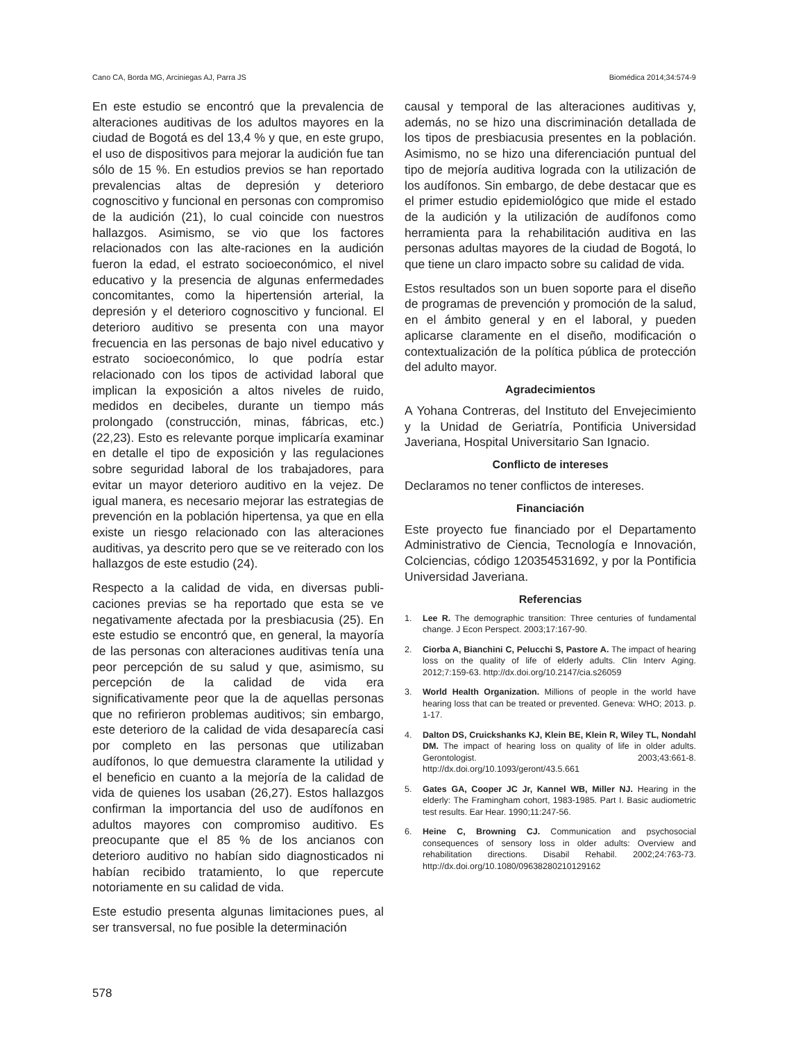Cano CA, Borda MG, Arciniegas AJ, Parra JS Biomédica 2014;34:574-9
En este estudio se encontró que la prevalencia de alteraciones auditivas de los adultos mayores en la ciudad de Bogotá es del 13,4 % y que, en este grupo, el uso de dispositivos para mejorar la audición fue tan sólo de 15 %. En estudios previos se han reportado prevalencias altas de depresión y deterioro cognoscitivo y funcional en personas con compromiso de la audición (21), lo cual coincide con nuestros hallazgos. Asimismo, se vio que los factores relacionados con las alte-raciones en la audición fueron la edad, el estrato socioeconómico, el nivel educativo y la presencia de algunas enfermedades concomitantes, como la hipertensión arterial, la depresión y el deterioro cognoscitivo y funcional. El deterioro auditivo se presenta con una mayor frecuencia en las personas de bajo nivel educativo y estrato socioeconómico, lo que podría estar relacionado con los tipos de actividad laboral que implican la exposición a altos niveles de ruido, medidos en decibeles, durante un tiempo más prolongado (construcción, minas, fábricas, etc.) (22,23). Esto es relevante porque implicaría examinar en detalle el tipo de exposición y las regulaciones sobre seguridad laboral de los trabajadores, para evitar un mayor deterioro auditivo en la vejez. De igual manera, es necesario mejorar las estrategias de prevención en la población hipertensa, ya que en ella existe un riesgo relacionado con las alteraciones auditivas, ya descrito pero que se ve reiterado con los hallazgos de este estudio (24).
Respecto a la calidad de vida, en diversas publi-caciones previas se ha reportado que esta se ve negativamente afectada por la presbiacusia (25). En este estudio se encontró que, en general, la mayoría de las personas con alteraciones auditivas tenía una peor percepción de su salud y que, asimismo, su percepción de la calidad de vida era significativamente peor que la de aquellas personas que no refirieron problemas auditivos; sin embargo, este deterioro de la calidad de vida desaparecía casi por completo en las personas que utilizaban audífonos, lo que demuestra claramente la utilidad y el beneficio en cuanto a la mejoría de la calidad de vida de quienes los usaban (26,27). Estos hallazgos confirman la importancia del uso de audífonos en adultos mayores con compromiso auditivo. Es preocupante que el 85 % de los ancianos con deterioro auditivo no habían sido diagnosticados ni habían recibido tratamiento, lo que repercute notoriamente en su calidad de vida.
Este estudio presenta algunas limitaciones pues, al ser transversal, no fue posible la determinación
causal y temporal de las alteraciones auditivas y, además, no se hizo una discriminación detallada de los tipos de presbiacusia presentes en la población. Asimismo, no se hizo una diferenciación puntual del tipo de mejoría auditiva lograda con la utilización de los audífonos. Sin embargo, de debe destacar que es el primer estudio epidemiológico que mide el estado de la audición y la utilización de audífonos como herramienta para la rehabilitación auditiva en las personas adultas mayores de la ciudad de Bogotá, lo que tiene un claro impacto sobre su calidad de vida.
Estos resultados son un buen soporte para el diseño de programas de prevención y promoción de la salud, en el ámbito general y en el laboral, y pueden aplicarse claramente en el diseño, modificación o contextualización de la política pública de protección del adulto mayor.
Agradecimientos
A Yohana Contreras, del Instituto del Envejecimiento y la Unidad de Geriatría, Pontificia Universidad Javeriana, Hospital Universitario San Ignacio.
Conflicto de intereses
Declaramos no tener conflictos de intereses.
Financiación
Este proyecto fue financiado por el Departamento Administrativo de Ciencia, Tecnología e Innovación, Colciencias, código 120354531692, y por la Pontificia Universidad Javeriana.
Referencias
1. Lee R. The demographic transition: Three centuries of fundamental change. J Econ Perspect. 2003;17:167-90.
2. Ciorba A, Bianchini C, Pelucchi S, Pastore A. The impact of hearing loss on the quality of life of elderly adults. Clin Interv Aging. 2012;7:159-63. http://dx.doi.org/10.2147/cia.s26059
3. World Health Organization. Millions of people in the world have hearing loss that can be treated or prevented. Geneva: WHO; 2013. p. 1-17.
4. Dalton DS, Cruickshanks KJ, Klein BE, Klein R, Wiley TL, Nondahl DM. The impact of hearing loss on quality of life in older adults. Gerontologist. 2003;43:661-8. http://dx.doi.org/10.1093/geront/43.5.661
5. Gates GA, Cooper JC Jr, Kannel WB, Miller NJ. Hearing in the elderly: The Framingham cohort, 1983-1985. Part I. Basic audiometric test results. Ear Hear. 1990;11:247-56.
6. Heine C, Browning CJ. Communication and psychosocial consequences of sensory loss in older adults: Overview and rehabilitation directions. Disabil Rehabil. 2002;24:763-73. http://dx.doi.org/10.1080/09638280210129162
578